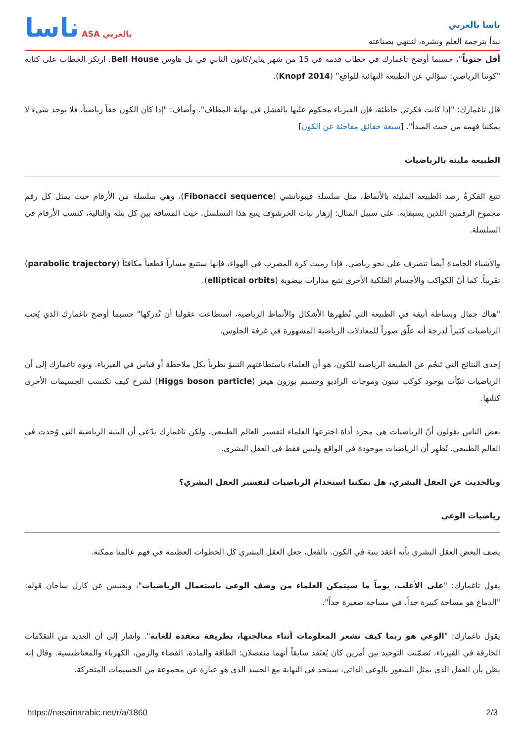ناسا ASA بالعربي
ناسا بالعربي
نبدأ بترجمة العلم ونشره، لننتهي بصناعته
أقل جنوناً"، حسبما أوضح تاغمارك في خطاب قدمه في 15 من شهر يناير/كانون الثاني في بل هاوس Bell House. ارتكز الخطاب على كتابه "كوننا الرياضي: سؤالي عن الطبيعة النهائية للواقع" (Knopf 2014).
قال تاغمارك: "إذا كانت فكرتي خاطئة، فإن الفيزياء محكوم عليها بالفشل في نهاية المطاف". وأضاف: "إذا كان الكون حقاً رياضياً، فلا يوجد شيء لا يمكننا فهمه من حيث المبدأ". [سبعة حقائق مفاجئة عن الكون]
الطبيعة مليئة بالرياضيات
تتبع الفكرةُ رصد الطبيعة المليئة بالأنماط، مثل سلسلة فيبوناتشي (Fibonacci sequence)، وهي سلسلة من الأرقام حيث يمثل كل رقم مجموع الرقمين اللذين يسبقانِه. على سبيل المثال: إزهار نبات الخرشوف يتبع هذا التسلسل، حيث المسافة بين كل بتلة والتالية، كنسب الأرقام في السلسلة.
والأشياء الجامدة أيضاً تتصرف على نحو رياضي، فإذا رميت كرة المضرب في الهواء، فإنها ستتبع مساراً قطعياً مكافئاً (parabolic trajectory) تقريباً. كما أنّ الكواكب والأجسام الفلكية الأخرى تتبع مدارات بيضوية (elliptical orbits).
"هناك جمال وبساطة أنيقة في الطبيعة التي تُظهرها الأشكال والأنماط الرياضية، استطاعت عقولنا أن تُدركها" حسبما أوضح تاغمارك الذي يُحب الرياضيات كثيراً لدرجة أنه علّق صوراً للمعادلات الرياضية المشهورة في غرفة الجلوس.
إحدى النتائج التي تَنجُم عن الطبيعة الرياضية للكون، هو أن العلماء باستطاعتهم التنبؤ نظرياً بكل ملاحظة أو قياس في الفيزياء. ونوه تاغمارك إلى أن الرياضيات تَنبّأت بوجود كوكب نبتون وموجات الراديو وجسيم بوزون هيغز (Higgs boson particle) لشرح كيف تكتسب الجسيمات الأخرى كتلتها.
بعض الناس يقولون أنّ الرياضيات هي مجرد أداة اخترعها العلماء لتفسير العالم الطبيعي، ولكن تاغمارك يدّعي أن البنية الرياضية التي وُجدت في العالم الطبيعي، تُظهِر أن الرياضيات موجودة في الواقع وليس فقط في العقل البشري.
وبالحديث عن العقل البشري، هل يمكننا استخدام الرياضيات لتفسير العقل البشري؟
رياضيات الوعي
يصف البعض العقل البشري بأنه أعقد بنية في الكون. بالفعل، جعل العقل البشري كل الخطوات العظيمة في فهم عالمنا ممكنة.
يقول تاغمارك: "على الأغلب، يوماً ما سيتمكن العلماء من وصف الوعي باستعمال الرياضيات"، ويقتبس عن كارل ساجان قوله: "الدماغ هو مساحة كبيرة جداً، في مساحة صغيرة جداً".
يقول تاغمارك: "الوعي هو ربما كيف تشعر المعلومات أثناء معالجتها، بطريقة معقدة للغاية". وأشار إلى أن العديد من التقدّمات الخارقة في الفيزياء، تَضمّنت التوحيد بين أمرين كان يُعتَقد سابقاً أنهما منفصلان: الطاقة والمادة، الفضاء والزمن، الكهرباء والمغناطيسية. وقال إنه يظن بأن العقل الذي يمثل الشعور بالوعي الذاتي، سيتحد في النهاية مع الجسد الذي هو عبارة عن مجموعة من الجسيمات المتحركة.
https://nasainarabic.net/r/a/1860 2/3